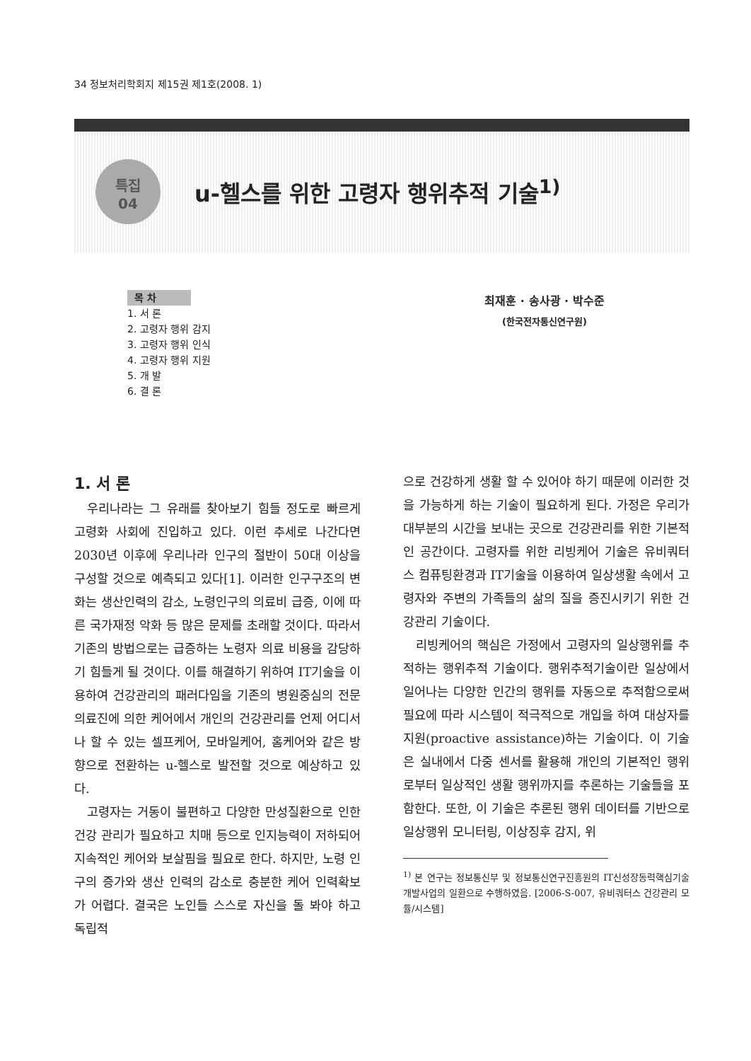34 정보처리학회지 제15권 제1호(2008. 1)
특집
04
u-헬스를 위한 고령자 행위추적 기술<sup>1)</sup>
목 차
1. 서 론
2. 고령자 행위 감지
3. 고령자 행위 인식
4. 고령자 행위 지원
5. 개 발
6. 결 론
최재훈 · 송사광 · 박수준
(한국전자통신연구원)
1. 서 론
우리나라는 그 유래를 찾아보기 힘들 정도로 빠르게 고령화 사회에 진입하고 있다. 이런 추세로 나간다면 2030년 이후에 우리나라 인구의 절반이 50대 이상을 구성할 것으로 예측되고 있다[1]. 이러한 인구구조의 변화는 생산인력의 감소, 노령인구의 의료비 급증, 이에 따른 국가재정 악화 등 많은 문제를 초래할 것이다. 따라서 기존의 방법으로는 급증하는 노령자 의료 비용을 감당하기 힘들게 될 것이다. 이를 해결하기 위하여 IT기술을 이용하여 건강관리의 패러다임을 기존의 병원중심의 전문 의료진에 의한 케어에서 개인의 건강관리를 언제 어디서나 할 수 있는 셀프케어, 모바일케어, 홈케어와 같은 방향으로 전환하는 u-헬스로 발전할 것으로 예상하고 있다.
고령자는 거동이 불편하고 다양한 만성질환으로 인한 건강 관리가 필요하고 치매 등으로 인지능력이 저하되어 지속적인 케어와 보살핌을 필요로 한다. 하지만, 노령 인구의 증가와 생산 인력의 감소로 충분한 케어 인력확보가 어렵다. 결국은 노인들 스스로 자신을 돌 봐야 하고 독립적
으로 건강하게 생활 할 수 있어야 하기 때문에 이러한 것을 가능하게 하는 기술이 필요하게 된다. 가정은 우리가 대부분의 시간을 보내는 곳으로 건강관리를 위한 기본적인 공간이다. 고령자를 위한 리빙케어 기술은 유비쿼터스 컴퓨팅환경과 IT기술을 이용하여 일상생활 속에서 고령자와 주변의 가족들의 삶의 질을 증진시키기 위한 건강관리 기술이다.
리빙케어의 핵심은 가정에서 고령자의 일상행위를 추적하는 행위추적 기술이다. 행위추적기술이란 일상에서 일어나는 다양한 인간의 행위를 자동으로 추적함으로써 필요에 따라 시스템이 적극적으로 개입을 하여 대상자를 지원(proactive assistance)하는 기술이다. 이 기술은 실내에서 다중 센서를 활용해 개인의 기본적인 행위로부터 일상적인 생활 행위까지를 추론하는 기술들을 포함한다. 또한, 이 기술은 추론된 행위 데이터를 기반으로 일상행위 모니터링, 이상징후 감지, 위
<sup>1)</sup> 본 연구는 정보통신부 및 정보통신연구진흥원의 IT신성장동력핵심기술개발사업의 일환으로 수행하였음. [2006-S-007, 유비쿼터스 건강관리 모듈/시스템]